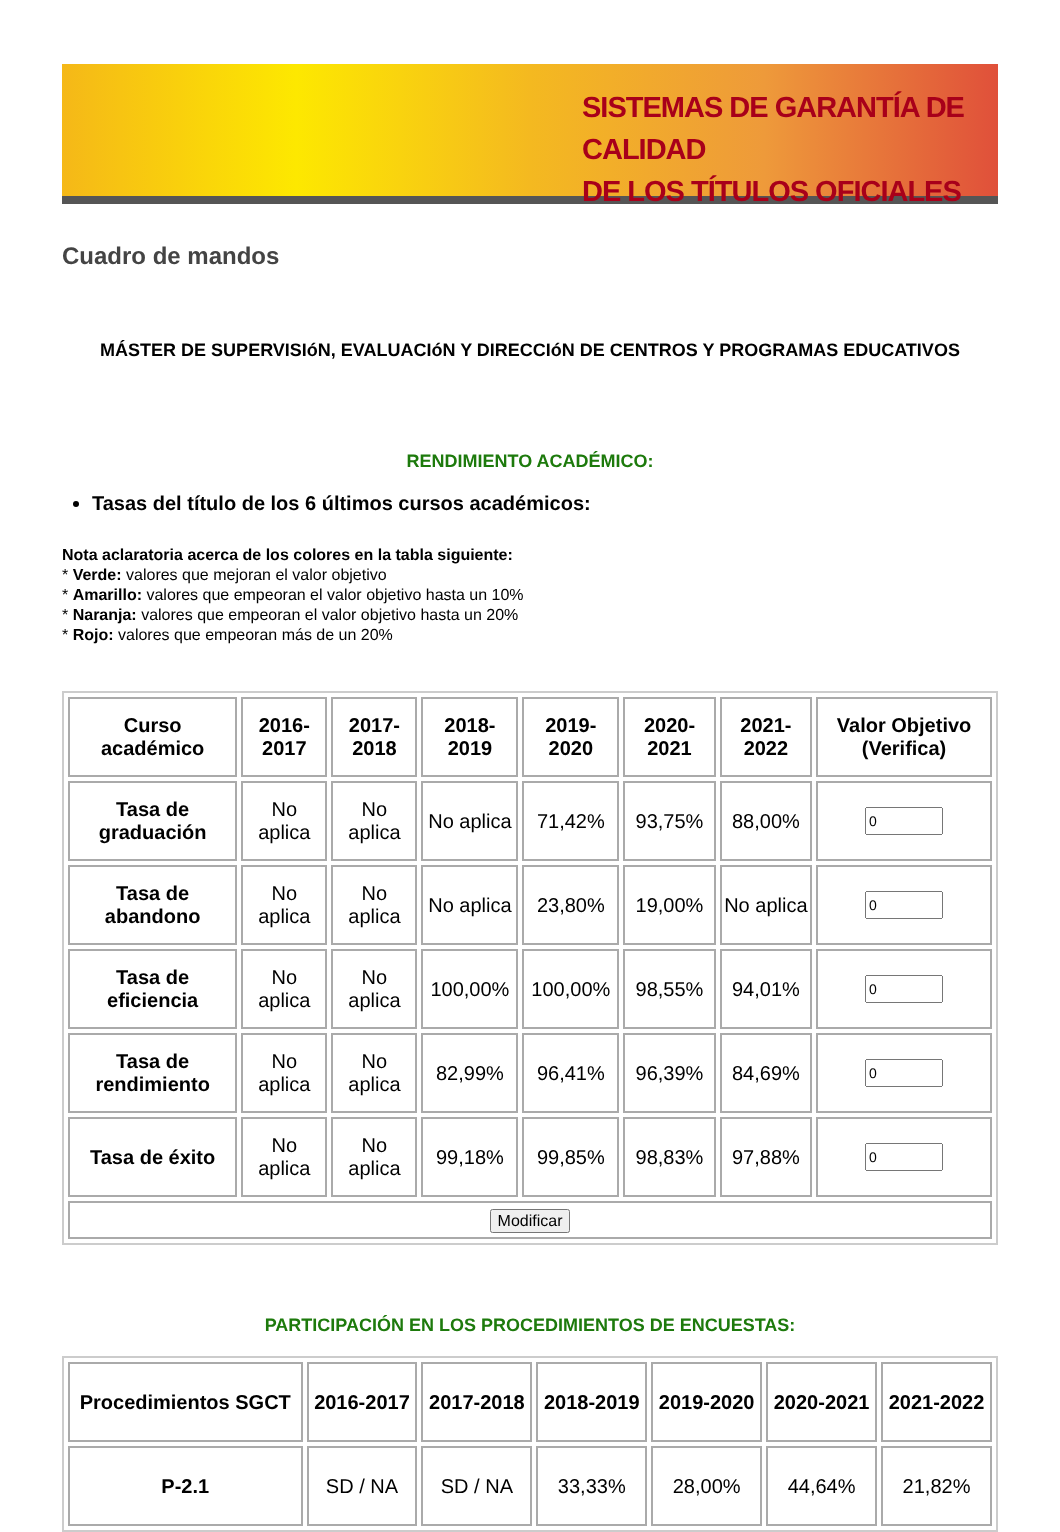SISTEMAS DE GARANTÍA DE CALIDAD
DE LOS TÍTULOS OFICIALES
Cuadro de mandos
MÁSTER DE SUPERVISIóN, EVALUACIóN Y DIRECCIóN DE CENTROS Y PROGRAMAS EDUCATIVOS
RENDIMIENTO ACADÉMICO:
Tasas del título de los 6 últimos cursos académicos:
Nota aclaratoria acerca de los colores en la tabla siguiente:
* Verde: valores que mejoran el valor objetivo
* Amarillo: valores que empeoran el valor objetivo hasta un 10%
* Naranja: valores que empeoran el valor objetivo hasta un 20%
* Rojo: valores que empeoran más de un 20%
| Curso académico | 2016-2017 | 2017-2018 | 2018-2019 | 2019-2020 | 2020-2021 | 2021-2022 | Valor Objetivo (Verifica) |
| --- | --- | --- | --- | --- | --- | --- | --- |
| Tasa de graduación | No aplica | No aplica | No aplica | 71,42% | 93,75% | 88,00% | |
| Tasa de abandono | No aplica | No aplica | No aplica | 23,80% | 19,00% | No aplica | |
| Tasa de eficiencia | No aplica | No aplica | 100,00% | 100,00% | 98,55% | 94,01% | |
| Tasa de rendimiento | No aplica | No aplica | 82,99% | 96,41% | 96,39% | 84,69% | |
| Tasa de éxito | No aplica | No aplica | 99,18% | 99,85% | 98,83% | 97,88% | |
| Modificar | | | | | | | |
PARTICIPACIÓN EN LOS PROCEDIMIENTOS DE ENCUESTAS:
| Procedimientos SGCT | 2016-2017 | 2017-2018 | 2018-2019 | 2019-2020 | 2020-2021 | 2021-2022 |
| --- | --- | --- | --- | --- | --- | --- |
| P-2.1 | SD / NA | SD / NA | 33,33% | 28,00% | 44,64% | 21,82% |